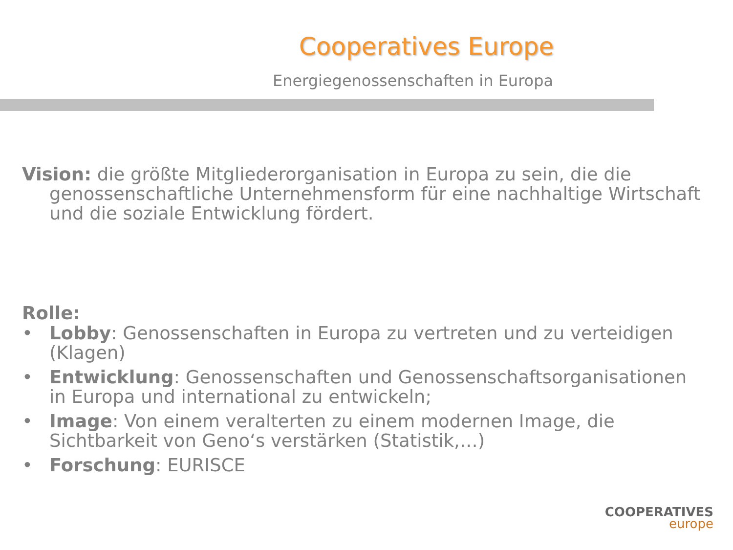Cooperatives Europe
Energiegenossenschaften in Europa
Vision: die größte Mitgliederorganisation in Europa zu sein, die die genossenschaftliche Unternehmensform für eine nachhaltige Wirtschaft und die soziale Entwicklung fördert.
Rolle:
• Lobby: Genossenschaften in Europa zu vertreten und zu verteidigen (Klagen)
• Entwicklung: Genossenschaften und Genossenschaftsorganisationen in Europa und international zu entwickeln;
• Image: Von einem veralterten zu einem modernen Image, die Sichtbarkeit von Geno‘s verstärken (Statistik,…)
• Forschung: EURISCE
COOPERATIVES
europe